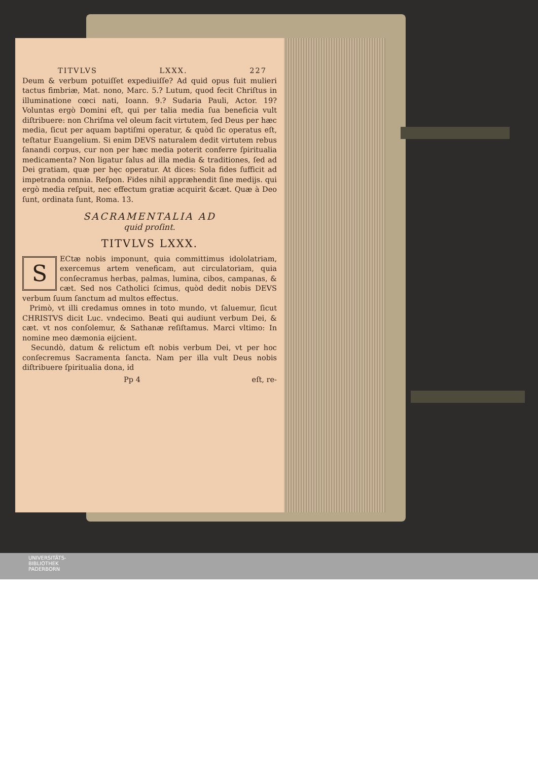TITVLVS LXXX. 227
Deum & verbum potuiſſet expediuiſſe? Ad quid opus fuit mulieri tactus fimbriæ, Mat. nono, Marc. 5.? Lutum, quod fecit Chriſtus in illuminatione cœci nati, Ioann. 9.? Sudaria Pauli, Actor. 19? Voluntas ergò Domini eſt, qui per talia media ſua beneficia vult diſtribuere: non Chriſma vel oleum facit virtutem, ſed Deus per hæc media, ſicut per aquam baptiſmi operatur, & quòd ſic operatus eſt, teſtatur Euangelium. Si enim DEVS naturalem dedit virtutem rebus ſanandi corpus, cur non per hæc media poterit conferre ſpiritualia medicamenta? Non ligatur ſalus ad illa media & traditiones, ſed ad Dei gratiam, quæ per hęc operatur. At dices: Sola fides ſufficit ad impetranda omnia. Reſpon. Fides nihil appræhendit ſine medijs. qui ergò media reſpuit, nec effectum gratiæ acquirit &cæt. Quæ à Deo ſunt, ordinata ſunt, Roma. 13.
SACRAMENTALIA AD
quid proſint.
TITVLVS LXXX.
SECtæ nobis imponunt, quia committimus idololatriam, exercemus artem veneficam, aut circulatoriam, quia conſecramus herbas, palmas, lumina, cibos, campanas, & cæt. Sed nos Catholici ſcimus, quòd dedit nobis DEVS verbum ſuum ſanctum ad multos effectus.
Primò, vt illi credamus omnes in toto mundo, vt ſaluemur, ſicut CHRISTVS dicit Luc. vndecimo. Beati qui audiunt verbum Dei, & cæt. vt nos conſolemur, & Sathanæ reſiſtamus. Marci vltimo: In nomine meo dæmonia eijcient.
Secundò, datum & relictum eſt nobis verbum Dei, vt per hoc conſecremus Sacramenta ſancta. Nam per illa vult Deus nobis diſtribuere ſpiritualia dona, id
Pp 4 eſt, re-
UNIVERSITÄTS-
BIBLIOTHEK
PADERBORN